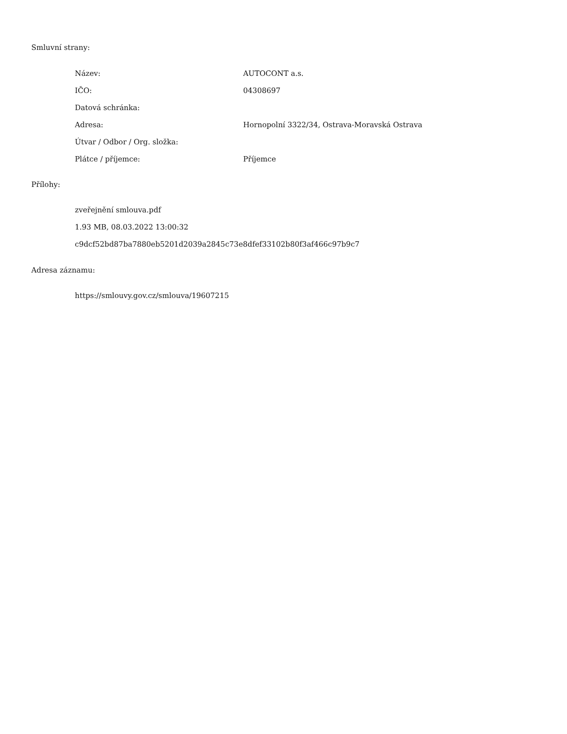Smluvní strany:
| Název: | AUTOCONT a.s. |
| IČO: | 04308697 |
| Datová schránka: | |
| Adresa: | Hornopolní 3322/34, Ostrava-Moravská Ostrava |
| Útvar / Odbor / Org. složka: | |
| Plátce / příjemce: | Příjemce |
Přílohy:
zveřejnění smlouva.pdf
1.93 MB, 08.03.2022 13:00:32
c9dcf52bd87ba7880eb5201d2039a2845c73e8dfef33102b80f3af466c97b9c7
Adresa záznamu:
https://smlouvy.gov.cz/smlouva/19607215